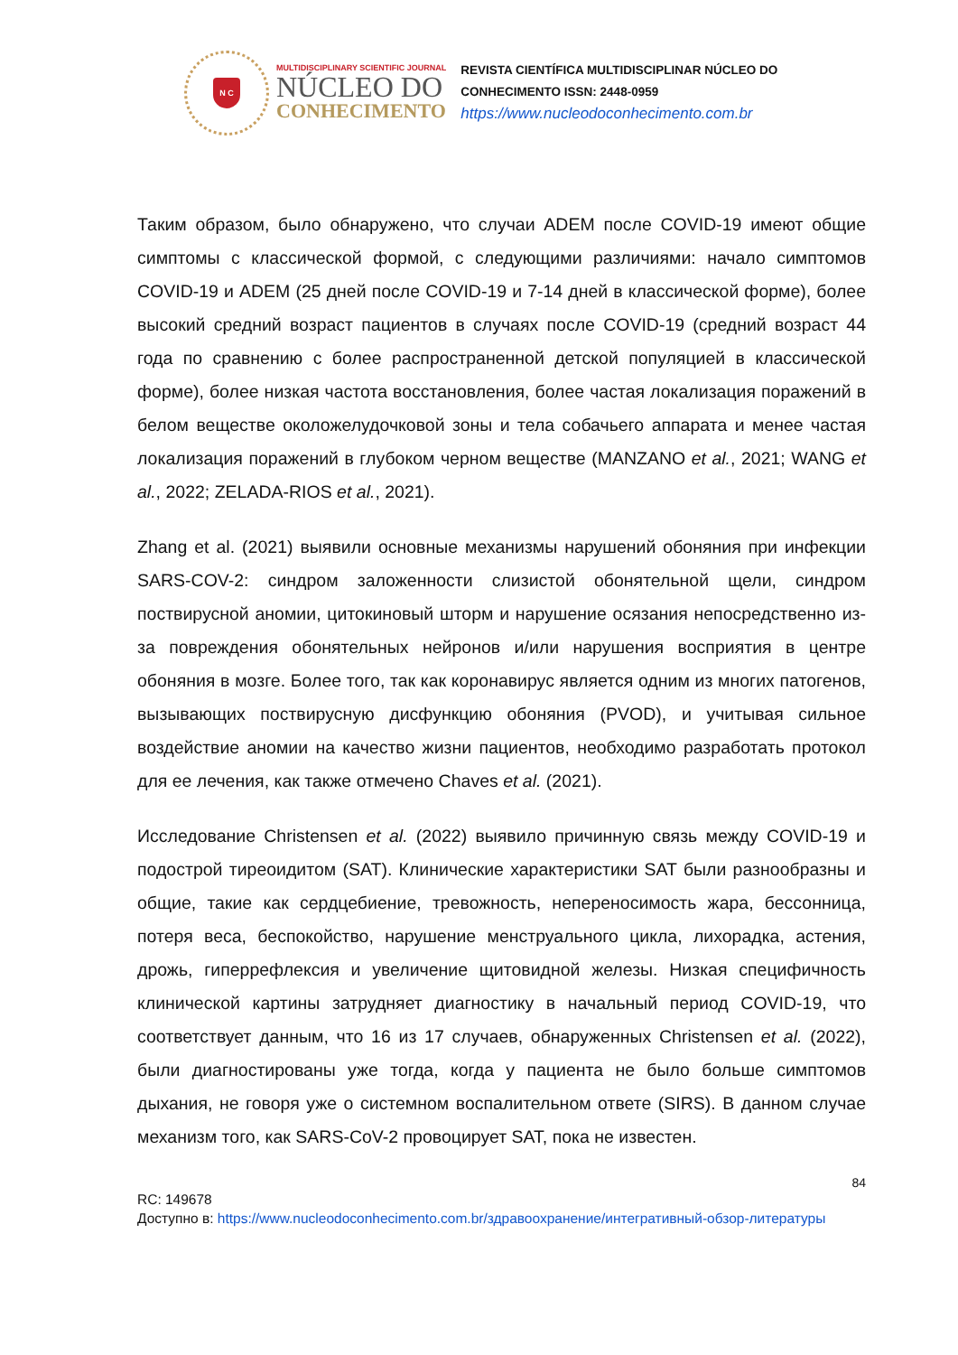N C
MULTIDISCIPLINARY SCIENTIFIC JOURNAL
NÚCLEO DO
CONHECIMENTO
REVISTA CIENTÍFICA MULTIDISCIPLINAR NÚCLEO DO
CONHECIMENTO ISSN: 2448-0959
https://www.nucleodoconhecimento.com.br
Таким образом, было обнаружено, что случаи ADEM после COVID-19 имеют общие симптомы с классической формой, с следующими различиями: начало симптомов COVID-19 и ADEM (25 дней после COVID-19 и 7-14 дней в классической форме), более высокий средний возраст пациентов в случаях после COVID-19 (средний возраст 44 года по сравнению с более распространенной детской популяцией в классической форме), более низкая частота восстановления, более частая локализация поражений в белом веществе околожелудочковой зоны и тела собачьего аппарата и менее частая локализация поражений в глубоком черном веществе (MANZANO et al., 2021; WANG et al., 2022; ZELADA-RIOS et al., 2021).
Zhang et al. (2021) выявили основные механизмы нарушений обоняния при инфекции SARS-COV-2: синдром заложенности слизистой обонятельной щели, синдром поствирусной аномии, цитокиновый шторм и нарушение осязания непосредственно из-за повреждения обонятельных нейронов и/или нарушения восприятия в центре обоняния в мозге. Более того, так как коронавирус является одним из многих патогенов, вызывающих поствирусную дисфункцию обоняния (PVOD), и учитывая сильное воздействие аномии на качество жизни пациентов, необходимо разработать протокол для ее лечения, как также отмечено Chaves et al. (2021).
Исследование Christensen et al. (2022) выявило причинную связь между COVID-19 и подострой тиреоидитом (SAT). Клинические характеристики SAT были разнообразны и общие, такие как сердцебиение, тревожность, непереносимость жара, бессонница, потеря веса, беспокойство, нарушение менструального цикла, лихорадка, астения, дрожь, гиперрефлексия и увеличение щитовидной железы. Низкая специфичность клинической картины затрудняет диагностику в начальный период COVID-19, что соответствует данным, что 16 из 17 случаев, обнаруженных Christensen et al. (2022), были диагностированы уже тогда, когда у пациента не было больше симптомов дыхания, не говоря уже о системном воспалительном ответе (SIRS). В данном случае механизм того, как SARS-CoV-2 провоцирует SAT, пока не известен.
84
RC: 149678
Доступно в: https://www.nucleodoconhecimento.com.br/здравоохранение/интегративный-обзор-литературы